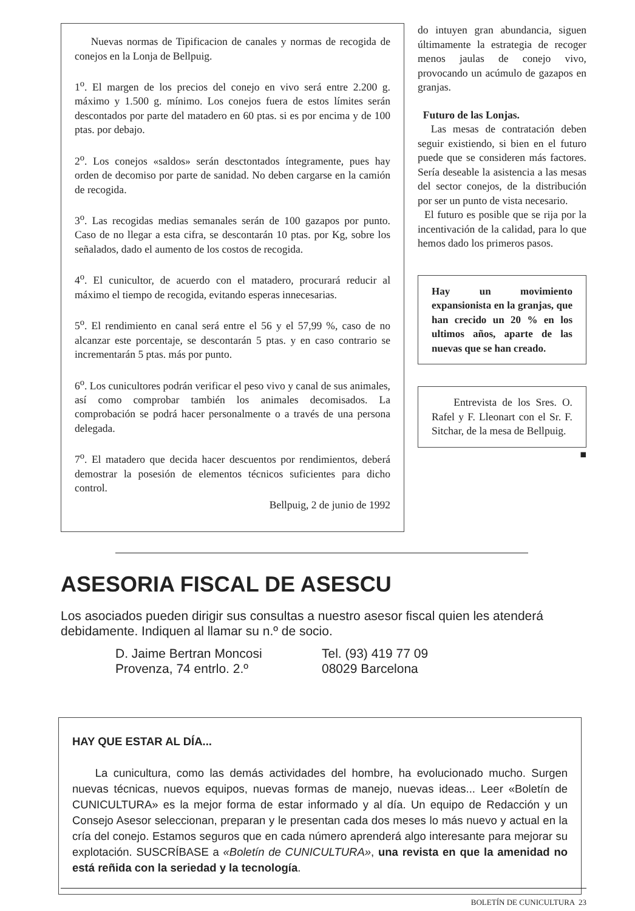Nuevas normas de Tipificacion de canales y normas de recogida de conejos en la Lonja de Bellpuig.
1<sup>o</sup>. El margen de los precios del conejo en vivo será entre 2.200 g. máximo y 1.500 g. mínimo. Los conejos fuera de estos límites serán descontados por parte del matadero en 60 ptas. si es por encima y de 100 ptas. por debajo.
2<sup>o</sup>. Los conejos «saldos» serán desctontados íntegramente, pues hay orden de decomiso por parte de sanidad. No deben cargarse en la camión de recogida.
3<sup>o</sup>. Las recogidas medias semanales serán de 100 gazapos por punto. Caso de no llegar a esta cifra, se descontarán 10 ptas. por Kg, sobre los señalados, dado el aumento de los costos de recogida.
4<sup>o</sup>. El cunicultor, de acuerdo con el matadero, procurará reducir al máximo el tiempo de recogida, evitando esperas innecesarias.
5<sup>o</sup>. El rendimiento en canal será entre el 56 y el 57,99 %, caso de no alcanzar este porcentaje, se descontarán 5 ptas. y en caso contrario se incrementarán 5 ptas. más por punto.
6<sup>o</sup>. Los cunicultores podrán verificar el peso vivo y canal de sus animales, así como comprobar también los animales decomisados. La comprobación se podrá hacer personalmente o a través de una persona delegada.
7<sup>o</sup>. El matadero que decida hacer descuentos por rendimientos, deberá demostrar la posesión de elementos técnicos suficientes para dicho control.
Bellpuig, 2 de junio de 1992
do intuyen gran abundancia, siguen últimamente la estrategia de recoger menos jaulas de conejo vivo, provocando un acúmulo de gazapos en granjas.
Futuro de las Lonjas.
Las mesas de contratación deben seguir existiendo, si bien en el futuro puede que se consideren más factores. Sería deseable la asistencia a las mesas del sector conejos, de la distribución por ser un punto de vista necesario.
El futuro es posible que se rija por la incentivación de la calidad, para lo que hemos dado los primeros pasos.
Hay un movimiento expansionista en la granjas, que han crecido un 20 % en los ultimos años, aparte de las nuevas que se han creado.
Entrevista de los Sres. O. Rafel y F. Lleonart con el Sr. F. Sitchar, de la mesa de Bellpuig.
■
ASESORIA FISCAL DE ASESCU
Los asociados pueden dirigir sus consultas a nuestro asesor fiscal quien les atenderá debidamente. Indiquen al llamar su n.º de socio.
D. Jaime Bertran Moncosi
Provenza, 74 entrlo. 2.º
Tel. (93) 419 77 09
08029 Barcelona
HAY QUE ESTAR AL DÍA...
La cunicultura, como las demás actividades del hombre, ha evolucionado mucho. Surgen nuevas técnicas, nuevos equipos, nuevas formas de manejo, nuevas ideas... Leer «Boletín de CUNICULTURA» es la mejor forma de estar informado y al día. Un equipo de Redacción y un Consejo Asesor seleccionan, preparan y le presentan cada dos meses lo más nuevo y actual en la cría del conejo. Estamos seguros que en cada número aprenderá algo interesante para mejorar su explotación. SUSCRÍBASE a «Boletín de CUNICULTURA», una revista en que la amenidad no está reñida con la seriedad y la tecnología.
BOLETÍN DE CUNICULTURA 23